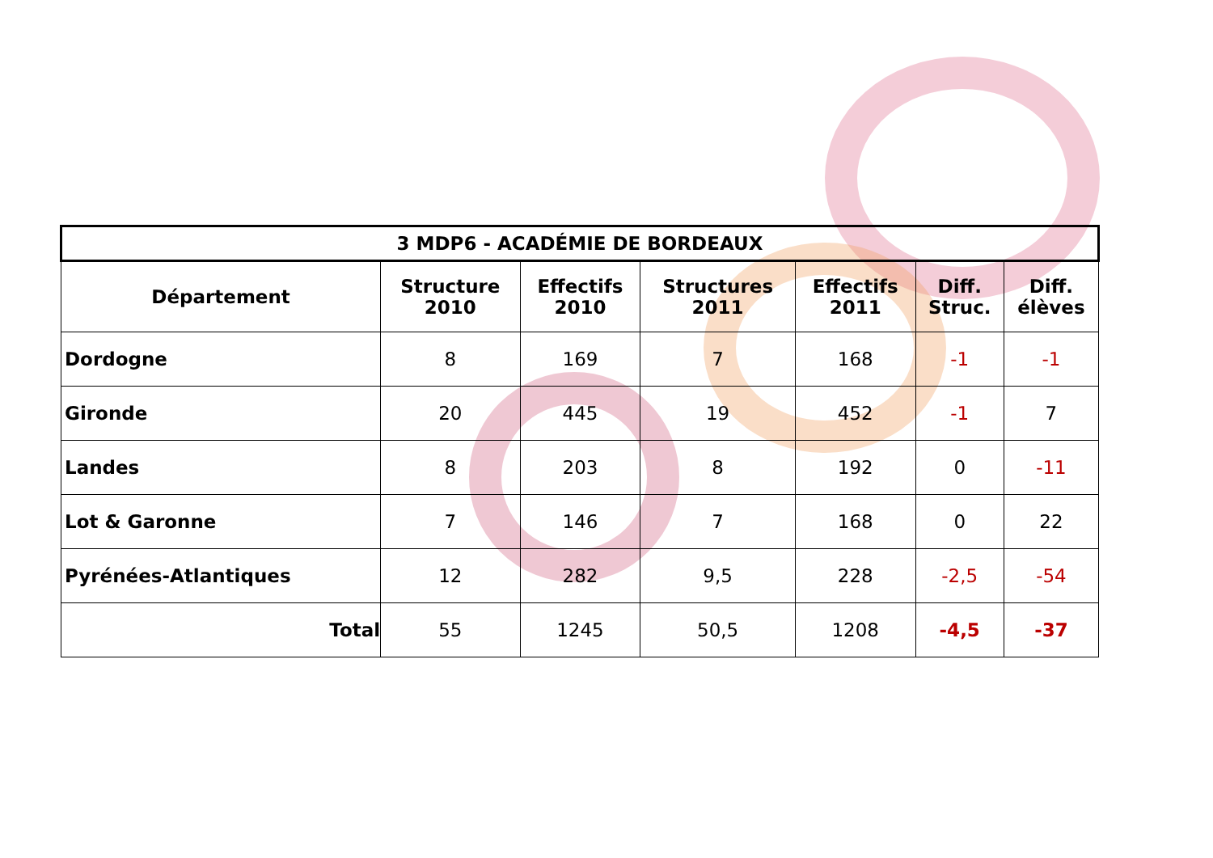| 3 MDP6 - ACADÉMIE DE BORDEAUX | | | | | | |
| Département | Structure 2010 | Effectifs 2010 | Structures 2011 | Effectifs 2011 | Diff. Struc. | Diff. élèves |
| Dordogne | 8 | 169 | 7 | 168 | -1 | -1 |
| Gironde | 20 | 445 | 19 | 452 | -1 | 7 |
| Landes | 8 | 203 | 8 | 192 | 0 | -11 |
| Lot & Garonne | 7 | 146 | 7 | 168 | 0 | 22 |
| Pyrénées-Atlantiques | 12 | 282 | 9,5 | 228 | -2,5 | -54 |
| Total | 55 | 1245 | 50,5 | 1208 | -4,5 | -37 |